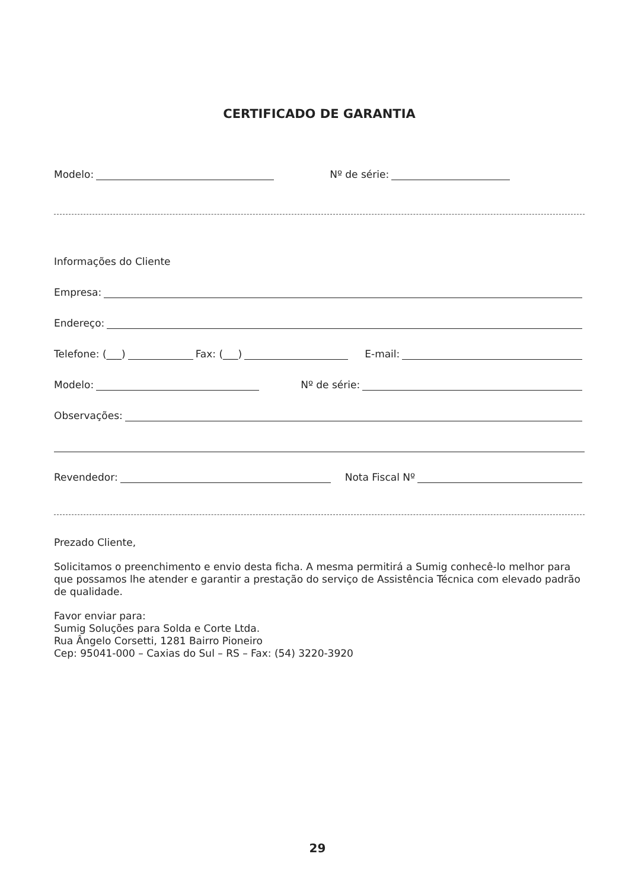CERTIFICADO DE GARANTIA
Modelo: Nº de série:
Informações do Cliente
Empresa:
Endereço:
Telefone: (___) Fax: (___) E-mail:
Modelo: Nº de série:
Observações:
Revendedor: Nota Fiscal Nº
Prezado Cliente,
Solicitamos o preenchimento e envio desta ficha. A mesma permitirá a Sumig conhecê-lo melhor para que possamos lhe atender e garantir a prestação do serviço de Assistência Técnica com elevado padrão de qualidade.
Favor enviar para:
Sumig Soluções para Solda e Corte Ltda.
Rua Ângelo Corsetti, 1281 Bairro Pioneiro
Cep: 95041-000 – Caxias do Sul – RS – Fax: (54) 3220-3920
29